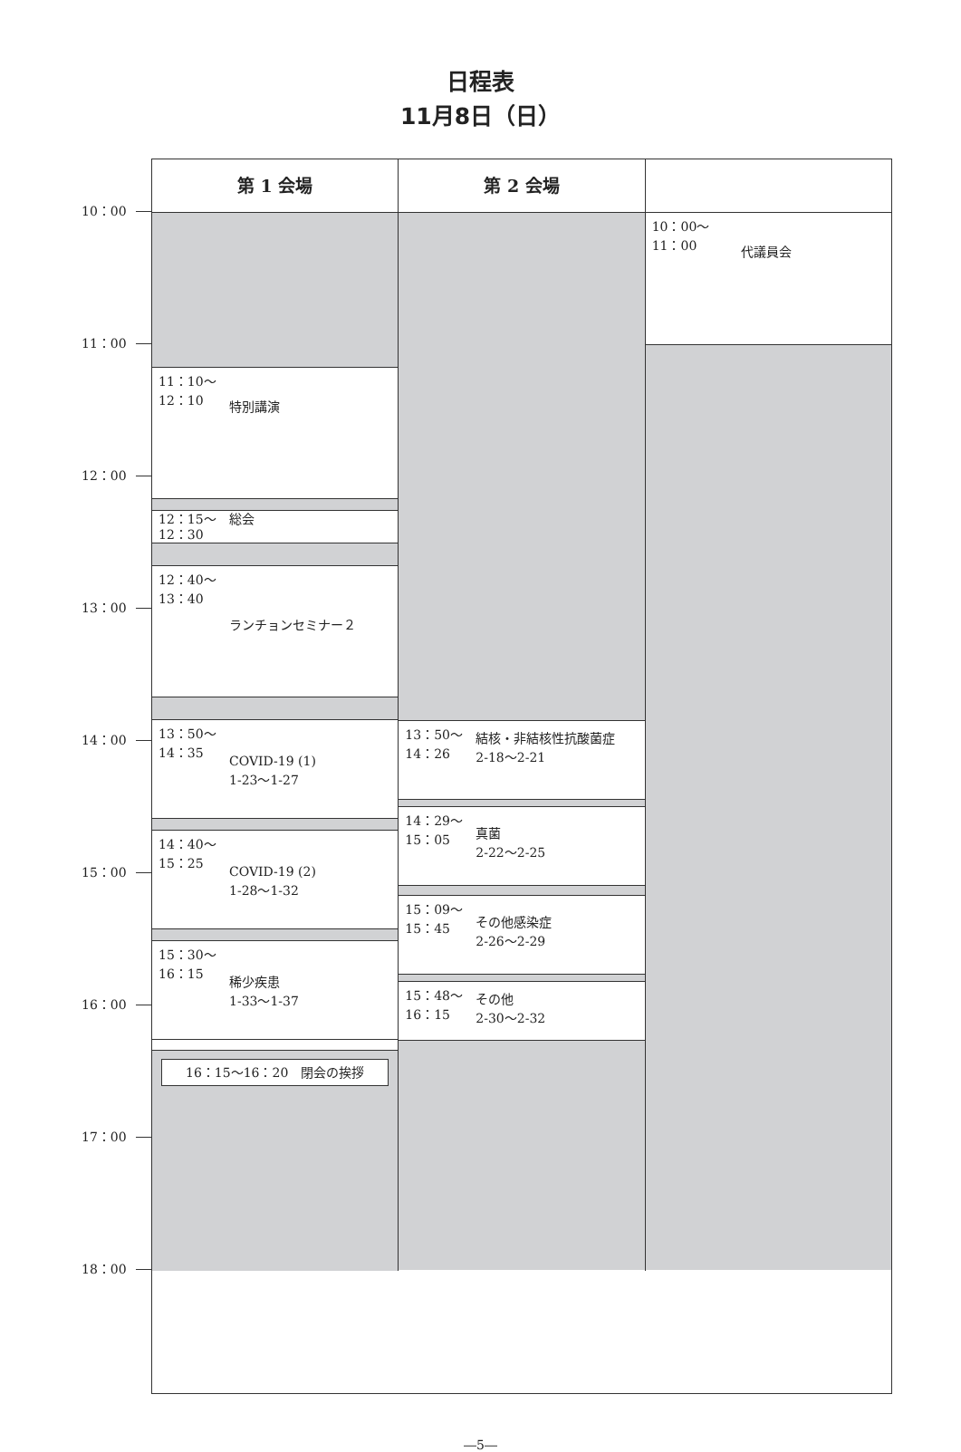日程表
11月8日（日）
10：00
11：00
12：00
13：00
14：00
15：00
16：00
17：00
18：00
第 1 会場 第 2 会場
11：10～
12：10
特別講演
12：15～
12：30
総会
12：40～
13：40
ランチョンセミナー２
13：50～
14：35
COVID-19 (1)
1-23～1-27
14：40～
15：25
COVID-19 (2)
1-28～1-32
15：30～
16：15
稀少疾患
1-33～1-37
16：15～16：20　閉会の挨拶
13：50～
14：26
結核・非結核性抗酸菌症
2-18～2-21
14：29～
15：05
真菌
2-22～2-25
15：09～
15：45
その他感染症
2-26～2-29
15：48～
16：15
その他
2-30～2-32
10：00～
11：00
代議員会
―5―